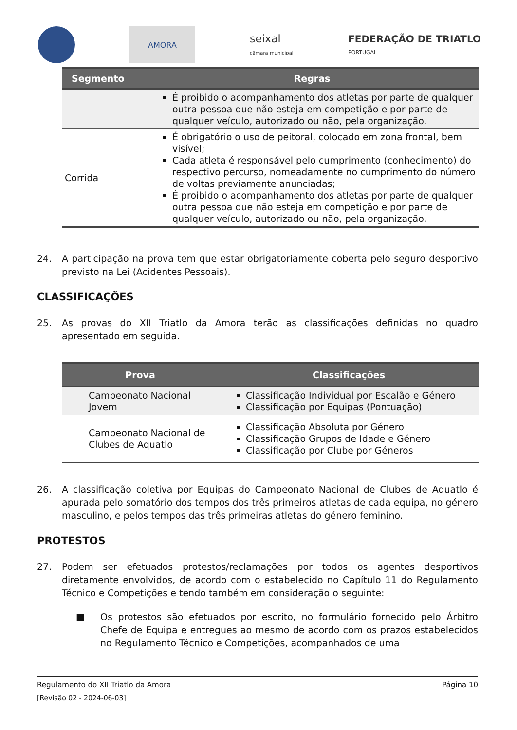AMORA
seixal
câmara municipal
FEDERAÇÃO DE TRIATLO
PORTUGAL
| Segmento | Regras |
| --- | --- |
| | É proibido o acompanhamento dos atletas por parte de qualquer outra pessoa que não esteja em competição e por parte de qualquer veículo, autorizado ou não, pela organização. |
| Corrida | É obrigatório o uso de peitoral, colocado em zona frontal, bem visível; Cada atleta é responsável pelo cumprimento (conhecimento) do respectivo percurso, nomeadamente no cumprimento do número de voltas previamente anunciadas; É proibido o acompanhamento dos atletas por parte de qualquer outra pessoa que não esteja em competição e por parte de qualquer veículo, autorizado ou não, pela organização. |
24. A participação na prova tem que estar obrigatoriamente coberta pelo seguro desportivo previsto na Lei (Acidentes Pessoais).
CLASSIFICAÇÕES
25. As provas do XII Triatlo da Amora terão as classificações definidas no quadro apresentado em seguida.
| Prova | Classificações |
| --- | --- |
| Campeonato Nacional Jovem | Classificação Individual por Escalão e Género Classificação por Equipas (Pontuação) |
| Campeonato Nacional de Clubes de Aquatlo | Classificação Absoluta por Género Classificação Grupos de Idade e Género Classificação por Clube por Géneros |
26. A classificação coletiva por Equipas do Campeonato Nacional de Clubes de Aquatlo é apurada pelo somatório dos tempos dos três primeiros atletas de cada equipa, no género masculino, e pelos tempos das três primeiras atletas do género feminino.
PROTESTOS
27. Podem ser efetuados protestos/reclamações por todos os agentes desportivos diretamente envolvidos, de acordo com o estabelecido no Capítulo 11 do Regulamento Técnico e Competições e tendo também em consideração o seguinte:
■ Os protestos são efetuados por escrito, no formulário fornecido pelo Árbitro Chefe de Equipa e entregues ao mesmo de acordo com os prazos estabelecidos no Regulamento Técnico e Competições, acompanhados de uma
Regulamento do XII Triatlo da Amora Página 10
[Revisão 02 - 2024-06-03]